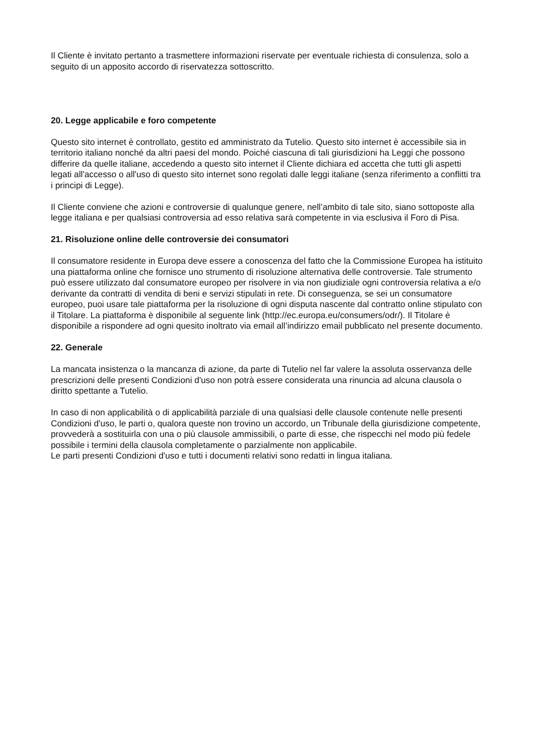Il Cliente è invitato pertanto a trasmettere informazioni riservate per eventuale richiesta di consulenza, solo a seguito di un apposito accordo di riservatezza sottoscritto.
20. Legge applicabile e foro competente
Questo sito internet è controllato, gestito ed amministrato da Tutelio. Questo sito internet è accessibile sia in territorio italiano nonché da altri paesi del mondo. Poiché ciascuna di tali giurisdizioni ha Leggi che possono differire da quelle italiane, accedendo a questo sito internet il Cliente dichiara ed accetta che tutti gli aspetti legati all'accesso o all'uso di questo sito internet sono regolati dalle leggi italiane (senza riferimento a conflitti tra i principi di Legge).
Il Cliente conviene che azioni e controversie di qualunque genere, nell’ambito di tale sito, siano sottoposte alla legge italiana e per qualsiasi controversia ad esso relativa sarà competente in via esclusiva il Foro di Pisa.
21. Risoluzione online delle controversie dei consumatori
Il consumatore residente in Europa deve essere a conoscenza del fatto che la Commissione Europea ha istituito una piattaforma online che fornisce uno strumento di risoluzione alternativa delle controversie. Tale strumento può essere utilizzato dal consumatore europeo per risolvere in via non giudiziale ogni controversia relativa a e/o derivante da contratti di vendita di beni e servizi stipulati in rete. Di conseguenza, se sei un consumatore europeo, puoi usare tale piattaforma per la risoluzione di ogni disputa nascente dal contratto online stipulato con il Titolare. La piattaforma è disponibile al seguente link (http://ec.europa.eu/consumers/odr/). Il Titolare è disponibile a rispondere ad ogni quesito inoltrato via email all’indirizzo email pubblicato nel presente documento.
22. Generale
La mancata insistenza o la mancanza di azione, da parte di Tutelio nel far valere la assoluta osservanza delle prescrizioni delle presenti Condizioni d'uso non potrà essere considerata una rinuncia ad alcuna clausola o diritto spettante a Tutelio.
In caso di non applicabilità o di applicabilità parziale di una qualsiasi delle clausole contenute nelle presenti Condizioni d'uso, le parti o, qualora queste non trovino un accordo, un Tribunale della giurisdizione competente, provvederà a sostituirla con una o più clausole ammissibili, o parte di esse, che rispecchi nel modo più fedele possibile i termini della clausola completamente o parzialmente non applicabile.
Le parti presenti Condizioni d'uso e tutti i documenti relativi sono redatti in lingua italiana.